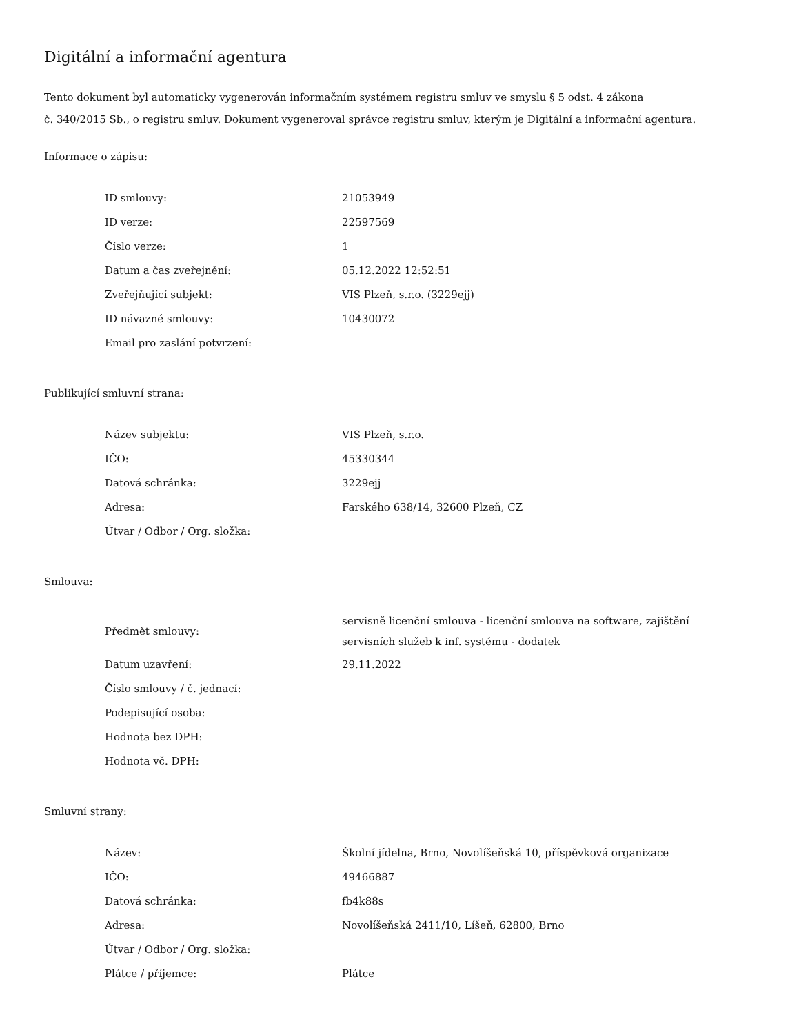Digitální a informační agentura
Tento dokument byl automaticky vygenerován informačním systémem registru smluv ve smyslu § 5 odst. 4 zákona
č. 340/2015 Sb., o registru smluv. Dokument vygeneroval správce registru smluv, kterým je Digitální a informační agentura.
Informace o zápisu:
| ID smlouvy: | 21053949 |
| ID verze: | 22597569 |
| Číslo verze: | 1 |
| Datum a čas zveřejnění: | 05.12.2022 12:52:51 |
| Zveřejňující subjekt: | VIS Plzeň, s.r.o. (3229ejj) |
| ID návazné smlouvy: | 10430072 |
| Email pro zaslání potvrzení: | |
Publikující smluvní strana:
| Název subjektu: | VIS Plzeň, s.r.o. |
| IČO: | 45330344 |
| Datová schránka: | 3229ejj |
| Adresa: | Farského 638/14, 32600 Plzeň, CZ |
| Útvar / Odbor / Org. složka: | |
Smlouva:
| Předmět smlouvy: | servisně licenční smlouva - licenční smlouva na software, zajištění servisních služeb k inf. systému - dodatek |
| Datum uzavření: | 29.11.2022 |
| Číslo smlouvy / č. jednací: | |
| Podepisující osoba: | |
| Hodnota bez DPH: | |
| Hodnota vč. DPH: | |
Smluvní strany:
| Název: | Školní jídelna, Brno, Novolíšeňská 10, příspěvková organizace |
| IČO: | 49466887 |
| Datová schránka: | fb4k88s |
| Adresa: | Novolíšeňská 2411/10, Líšeň, 62800, Brno |
| Útvar / Odbor / Org. složka: | |
| Plátce / příjemce: | Plátce |